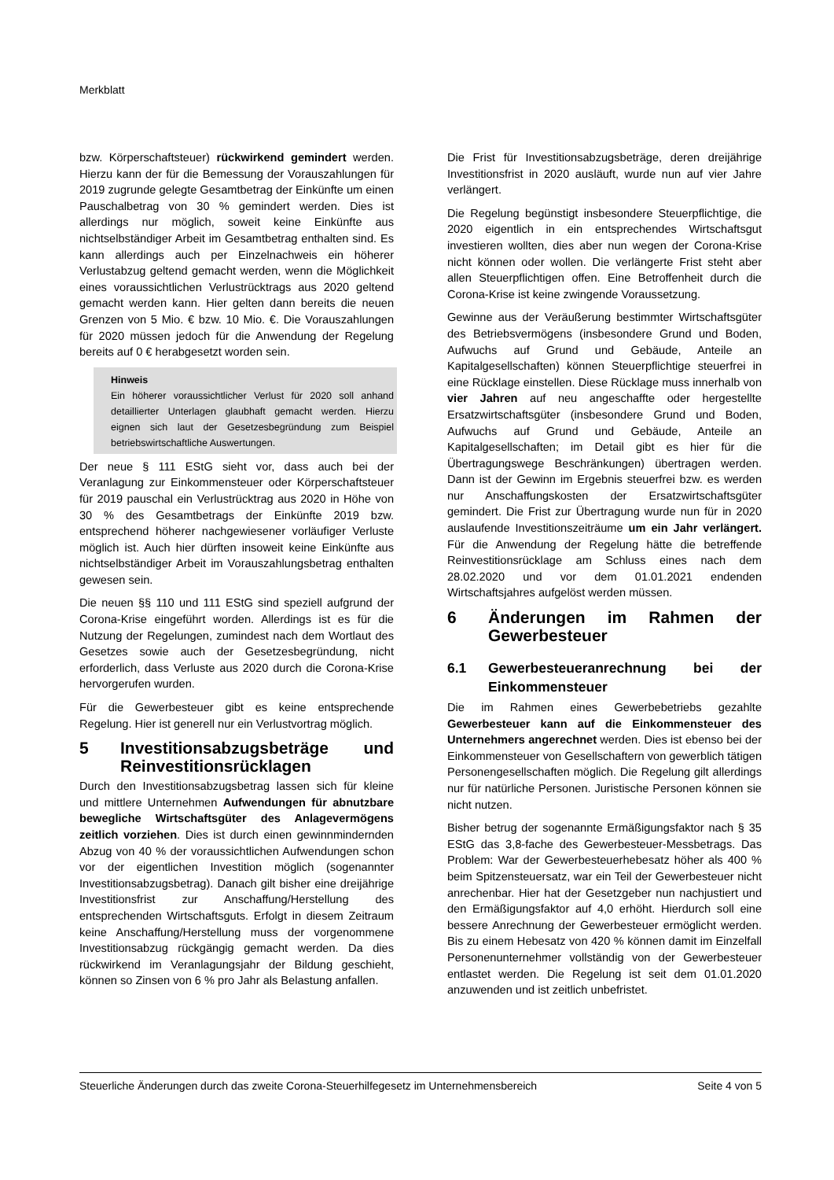Merkblatt
bzw. Körperschaftsteuer) rückwirkend gemindert werden. Hierzu kann der für die Bemessung der Vorauszahlungen für 2019 zugrunde gelegte Gesamtbetrag der Einkünfte um einen Pauschalbetrag von 30 % gemindert werden. Dies ist allerdings nur möglich, soweit keine Einkünfte aus nichtselbständiger Arbeit im Gesamtbetrag enthalten sind. Es kann allerdings auch per Einzelnachweis ein höherer Verlustabzug geltend gemacht werden, wenn die Möglichkeit eines voraussichtlichen Verlustrücktrags aus 2020 geltend gemacht werden kann. Hier gelten dann bereits die neuen Grenzen von 5 Mio. € bzw. 10 Mio. €. Die Vorauszahlungen für 2020 müssen jedoch für die Anwendung der Regelung bereits auf 0 € herabgesetzt worden sein.
Hinweis
Ein höherer voraussichtlicher Verlust für 2020 soll anhand detaillierter Unterlagen glaubhaft gemacht werden. Hierzu eignen sich laut der Gesetzesbegründung zum Beispiel betriebswirtschaftliche Auswertungen.
Der neue § 111 EStG sieht vor, dass auch bei der Veranlagung zur Einkommensteuer oder Körperschaftsteuer für 2019 pauschal ein Verlustrücktrag aus 2020 in Höhe von 30 % des Gesamtbetrags der Einkünfte 2019 bzw. entsprechend höherer nachgewiesener vorläufiger Verluste möglich ist. Auch hier dürften insoweit keine Einkünfte aus nichtselbständiger Arbeit im Vorauszahlungsbetrag enthalten gewesen sein.
Die neuen §§ 110 und 111 EStG sind speziell aufgrund der Corona-Krise eingeführt worden. Allerdings ist es für die Nutzung der Regelungen, zumindest nach dem Wortlaut des Gesetzes sowie auch der Gesetzesbegründung, nicht erforderlich, dass Verluste aus 2020 durch die Corona-Krise hervorgerufen wurden.
Für die Gewerbesteuer gibt es keine entsprechende Regelung. Hier ist generell nur ein Verlustvortrag möglich.
5 Investitionsabzugsbeträge und Reinvestitionsrücklagen
Durch den Investitionsabzugsbetrag lassen sich für kleine und mittlere Unternehmen Aufwendungen für abnutzbare bewegliche Wirtschaftsgüter des Anlagevermögens zeitlich vorziehen. Dies ist durch einen gewinnmindernden Abzug von 40 % der voraussichtlichen Aufwendungen schon vor der eigentlichen Investition möglich (sogenannter Investitionsabzugsbetrag). Danach gilt bisher eine dreijährige Investitionsfrist zur Anschaffung/Herstellung des entsprechenden Wirtschaftsguts. Erfolgt in diesem Zeitraum keine Anschaffung/Herstellung muss der vorgenommene Investitionsabzug rückgängig gemacht werden. Da dies rückwirkend im Veranlagungsjahr der Bildung geschieht, können so Zinsen von 6 % pro Jahr als Belastung anfallen.
Die Frist für Investitionsabzugsbeträge, deren dreijährige Investitionsfrist in 2020 ausläuft, wurde nun auf vier Jahre verlängert.
Die Regelung begünstigt insbesondere Steuerpflichtige, die 2020 eigentlich in ein entsprechendes Wirtschaftsgut investieren wollten, dies aber nun wegen der Corona-Krise nicht können oder wollen. Die verlängerte Frist steht aber allen Steuerpflichtigen offen. Eine Betroffenheit durch die Corona-Krise ist keine zwingende Voraussetzung.
Gewinne aus der Veräußerung bestimmter Wirtschaftsgüter des Betriebsvermögens (insbesondere Grund und Boden, Aufwuchs auf Grund und Gebäude, Anteile an Kapitalgesellschaften) können Steuerpflichtige steuerfrei in eine Rücklage einstellen. Diese Rücklage muss innerhalb von vier Jahren auf neu angeschaffte oder hergestellte Ersatzwirtschaftsgüter (insbesondere Grund und Boden, Aufwuchs auf Grund und Gebäude, Anteile an Kapitalgesellschaften; im Detail gibt es hier für die Übertragungswege Beschränkungen) übertragen werden. Dann ist der Gewinn im Ergebnis steuerfrei bzw. es werden nur Anschaffungskosten der Ersatzwirtschaftsgüter gemindert. Die Frist zur Übertragung wurde nun für in 2020 auslaufende Investitionszeiträume um ein Jahr verlängert. Für die Anwendung der Regelung hätte die betreffende Reinvestitionsrücklage am Schluss eines nach dem 28.02.2020 und vor dem 01.01.2021 endenden Wirtschaftsjahres aufgelöst werden müssen.
6 Änderungen im Rahmen der Gewerbesteuer
6.1 Gewerbesteueranrechnung bei der Einkommensteuer
Die im Rahmen eines Gewerbebetriebs gezahlte Gewerbesteuer kann auf die Einkommensteuer des Unternehmers angerechnet werden. Dies ist ebenso bei der Einkommensteuer von Gesellschaftern von gewerblich tätigen Personengesellschaften möglich. Die Regelung gilt allerdings nur für natürliche Personen. Juristische Personen können sie nicht nutzen.
Bisher betrug der sogenannte Ermäßigungsfaktor nach § 35 EStG das 3,8-fache des Gewerbesteuer-Messbetrags. Das Problem: War der Gewerbesteuerhebesatz höher als 400 % beim Spitzensteuersatz, war ein Teil der Gewerbesteuer nicht anrechenbar. Hier hat der Gesetzgeber nun nachjustiert und den Ermäßigungsfaktor auf 4,0 erhöht. Hierdurch soll eine bessere Anrechnung der Gewerbesteuer ermöglicht werden. Bis zu einem Hebesatz von 420 % können damit im Einzelfall Personenunternehmer vollständig von der Gewerbesteuer entlastet werden. Die Regelung ist seit dem 01.01.2020 anzuwenden und ist zeitlich unbefristet.
Steuerliche Änderungen durch das zweite Corona-Steuerhilfegesetz im Unternehmensbereich Seite 4 von 5